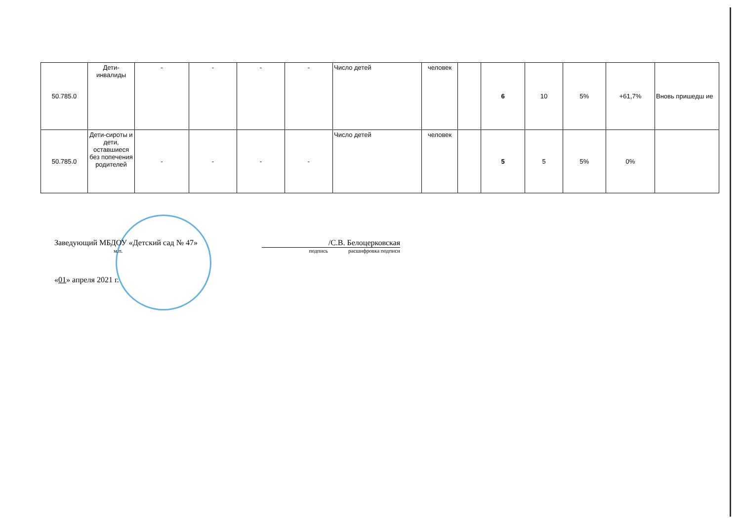| 50.785.0 | Дети- инвалиды | - | - | - | - | Число детей | человек | | 6 | 10 | 5% | +61,7% | Вновь пришедш ие |
| 50.785.0 | Дети-сироты и дети, оставшиеся без попечения родителей | - | - | - | - | Число детей | человек | | 5 | 5 | 5% | 0% | |
Заведующий МБДОУ «Детский сад № 47» /С.В. Белоцерковская
м.п. подпись расшифровка подписи
«01» апреля 2021 г.